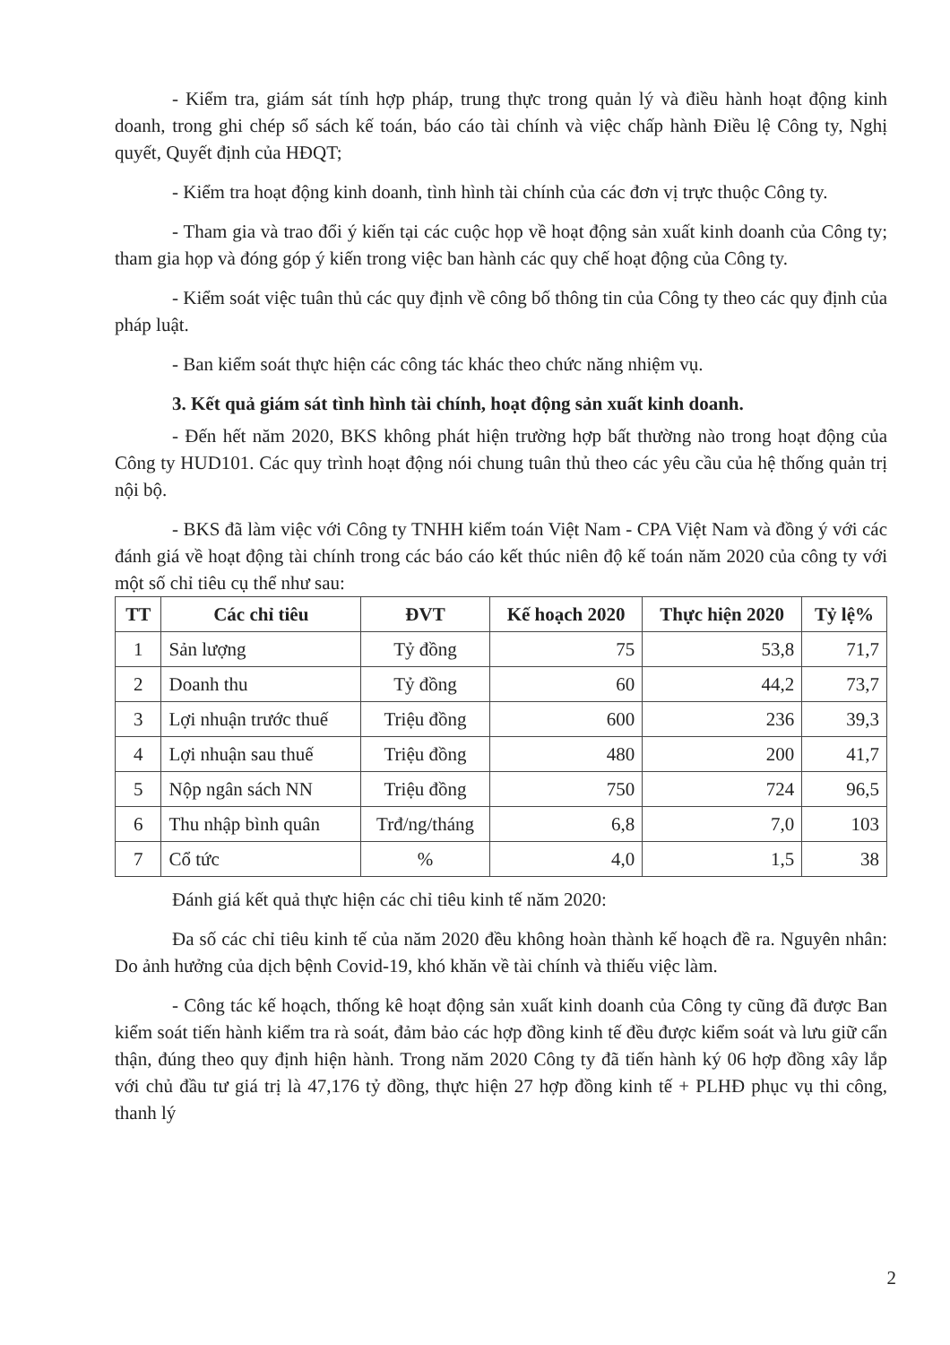- Kiểm tra, giám sát tính hợp pháp, trung thực trong quản lý và điều hành hoạt động kinh doanh, trong ghi chép sổ sách kế toán, báo cáo tài chính và việc chấp hành Điều lệ Công ty, Nghị quyết, Quyết định của HĐQT;
- Kiểm tra hoạt động kinh doanh, tình hình tài chính của các đơn vị trực thuộc Công ty.
- Tham gia và trao đổi ý kiến tại các cuộc họp về hoạt động sản xuất kinh doanh của Công ty; tham gia họp và đóng góp ý kiến trong việc ban hành các quy chế hoạt động của Công ty.
- Kiểm soát việc tuân thủ các quy định về công bố thông tin của Công ty theo các quy định của pháp luật.
- Ban kiểm soát thực hiện các công tác khác theo chức năng nhiệm vụ.
3. Kết quả giám sát tình hình tài chính, hoạt động sản xuất kinh doanh.
- Đến hết năm 2020, BKS không phát hiện trường hợp bất thường nào trong hoạt động của Công ty HUD101. Các quy trình hoạt động nói chung tuân thủ theo các yêu cầu của hệ thống quản trị nội bộ.
- BKS đã làm việc với Công ty TNHH kiểm toán Việt Nam - CPA Việt Nam và đồng ý với các đánh giá về hoạt động tài chính trong các báo cáo kết thúc niên độ kế toán năm 2020 của công ty với một số chỉ tiêu cụ thể như sau:
| TT | Các chỉ tiêu | ĐVT | Kế hoạch 2020 | Thực hiện 2020 | Tỷ lệ% |
| --- | --- | --- | --- | --- | --- |
| 1 | Sản lượng | Tỷ đồng | 75 | 53,8 | 71,7 |
| 2 | Doanh thu | Tỷ đồng | 60 | 44,2 | 73,7 |
| 3 | Lợi nhuận trước thuế | Triệu đồng | 600 | 236 | 39,3 |
| 4 | Lợi nhuận sau thuế | Triệu đồng | 480 | 200 | 41,7 |
| 5 | Nộp ngân sách NN | Triệu đồng | 750 | 724 | 96,5 |
| 6 | Thu nhập bình quân | Trđ/ng/tháng | 6,8 | 7,0 | 103 |
| 7 | Cổ tức | % | 4,0 | 1,5 | 38 |
Đánh giá kết quả thực hiện các chỉ tiêu kinh tế năm 2020:
Đa số các chỉ tiêu kinh tế của năm 2020 đều không hoàn thành kế hoạch đề ra. Nguyên nhân: Do ảnh hưởng của dịch bệnh Covid-19, khó khăn về tài chính và thiếu việc làm.
- Công tác kế hoạch, thống kê hoạt động sản xuất kinh doanh của Công ty cũng đã được Ban kiểm soát tiến hành kiểm tra rà soát, đảm bảo các hợp đồng kinh tế đều được kiểm soát và lưu giữ cẩn thận, đúng theo quy định hiện hành. Trong năm 2020 Công ty đã tiến hành ký 06 hợp đồng xây lắp với chủ đầu tư giá trị là 47,176 tỷ đồng, thực hiện 27 hợp đồng kinh tế + PLHĐ phục vụ thi công, thanh lý
2